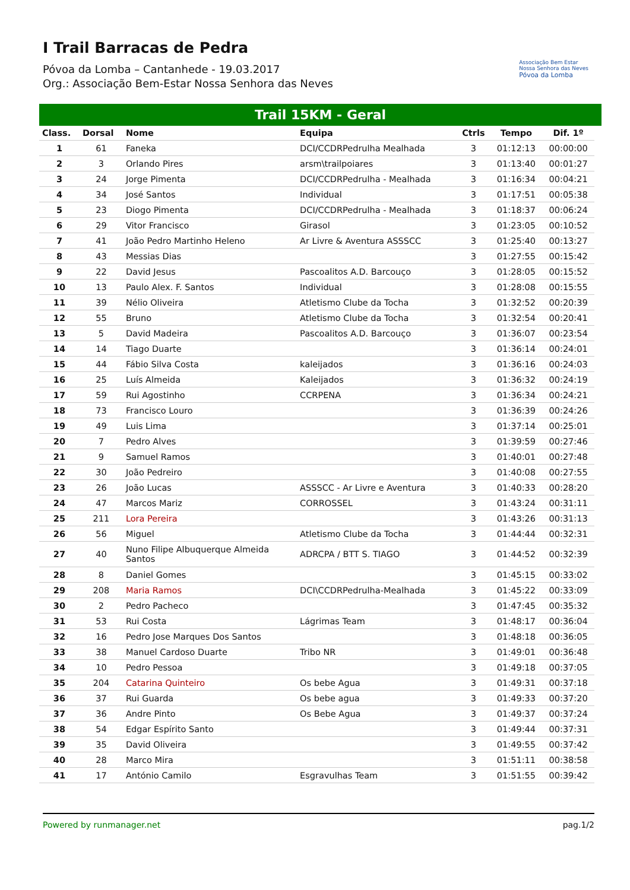I Trail Barracas de Pedra
Póvoa da Lomba – Cantanhede - 19.03.2017
Org.: Associação Bem-Estar Nossa Senhora das Neves
Associação Bem Estar
Nossa Senhora das Neves
Póvoa da Lomba
Trail 15KM - Geral
| Class. | Dorsal | Nome | Equipa | Ctrls | Tempo | Dif. 1º |
| --- | --- | --- | --- | --- | --- | --- |
| 1 | 61 | Faneka | DCI/CCDRPedrulha Mealhada | 3 | 01:12:13 | 00:00:00 |
| 2 | 3 | Orlando Pires | arsm\trailpoiares | 3 | 01:13:40 | 00:01:27 |
| 3 | 24 | Jorge Pimenta | DCI/CCDRPedrulha - Mealhada | 3 | 01:16:34 | 00:04:21 |
| 4 | 34 | José Santos | Individual | 3 | 01:17:51 | 00:05:38 |
| 5 | 23 | Diogo Pimenta | DCI/CCDRPedrulha - Mealhada | 3 | 01:18:37 | 00:06:24 |
| 6 | 29 | Vitor Francisco | Girasol | 3 | 01:23:05 | 00:10:52 |
| 7 | 41 | João Pedro Martinho Heleno | Ar Livre & Aventura ASSSCC | 3 | 01:25:40 | 00:13:27 |
| 8 | 43 | Messias Dias | | 3 | 01:27:55 | 00:15:42 |
| 9 | 22 | David Jesus | Pascoalitos A.D. Barcouço | 3 | 01:28:05 | 00:15:52 |
| 10 | 13 | Paulo Alex. F. Santos | Individual | 3 | 01:28:08 | 00:15:55 |
| 11 | 39 | Nélio Oliveira | Atletismo Clube da Tocha | 3 | 01:32:52 | 00:20:39 |
| 12 | 55 | Bruno | Atletismo Clube da Tocha | 3 | 01:32:54 | 00:20:41 |
| 13 | 5 | David Madeira | Pascoalitos A.D. Barcouço | 3 | 01:36:07 | 00:23:54 |
| 14 | 14 | Tiago Duarte | | 3 | 01:36:14 | 00:24:01 |
| 15 | 44 | Fábio Silva Costa | kaleijados | 3 | 01:36:16 | 00:24:03 |
| 16 | 25 | Luís Almeida | Kaleijados | 3 | 01:36:32 | 00:24:19 |
| 17 | 59 | Rui Agostinho | CCRPENA | 3 | 01:36:34 | 00:24:21 |
| 18 | 73 | Francisco Louro | | 3 | 01:36:39 | 00:24:26 |
| 19 | 49 | Luis Lima | | 3 | 01:37:14 | 00:25:01 |
| 20 | 7 | Pedro Alves | | 3 | 01:39:59 | 00:27:46 |
| 21 | 9 | Samuel Ramos | | 3 | 01:40:01 | 00:27:48 |
| 22 | 30 | João Pedreiro | | 3 | 01:40:08 | 00:27:55 |
| 23 | 26 | João Lucas | ASSSCC - Ar Livre e Aventura | 3 | 01:40:33 | 00:28:20 |
| 24 | 47 | Marcos Mariz | CORROSSEL | 3 | 01:43:24 | 00:31:11 |
| 25 | 211 | Lora Pereira | | 3 | 01:43:26 | 00:31:13 |
| 26 | 56 | Miguel | Atletismo Clube da Tocha | 3 | 01:44:44 | 00:32:31 |
| 27 | 40 | Nuno Filipe Albuquerque Almeida Santos | ADRCPA / BTT S. TIAGO | 3 | 01:44:52 | 00:32:39 |
| 28 | 8 | Daniel Gomes | | 3 | 01:45:15 | 00:33:02 |
| 29 | 208 | Maria Ramos | DCI\CCDRPedrulha-Mealhada | 3 | 01:45:22 | 00:33:09 |
| 30 | 2 | Pedro Pacheco | | 3 | 01:47:45 | 00:35:32 |
| 31 | 53 | Rui Costa | Lágrimas Team | 3 | 01:48:17 | 00:36:04 |
| 32 | 16 | Pedro Jose Marques Dos Santos | | 3 | 01:48:18 | 00:36:05 |
| 33 | 38 | Manuel Cardoso Duarte | Tribo NR | 3 | 01:49:01 | 00:36:48 |
| 34 | 10 | Pedro Pessoa | | 3 | 01:49:18 | 00:37:05 |
| 35 | 204 | Catarina Quinteiro | Os bebe Agua | 3 | 01:49:31 | 00:37:18 |
| 36 | 37 | Rui Guarda | Os bebe agua | 3 | 01:49:33 | 00:37:20 |
| 37 | 36 | Andre Pinto | Os Bebe Agua | 3 | 01:49:37 | 00:37:24 |
| 38 | 54 | Edgar Espírito Santo | | 3 | 01:49:44 | 00:37:31 |
| 39 | 35 | David Oliveira | | 3 | 01:49:55 | 00:37:42 |
| 40 | 28 | Marco Mira | | 3 | 01:51:11 | 00:38:58 |
| 41 | 17 | António Camilo | Esgravulhas Team | 3 | 01:51:55 | 00:39:42 |
Powered by runmanager.net pag.1/2